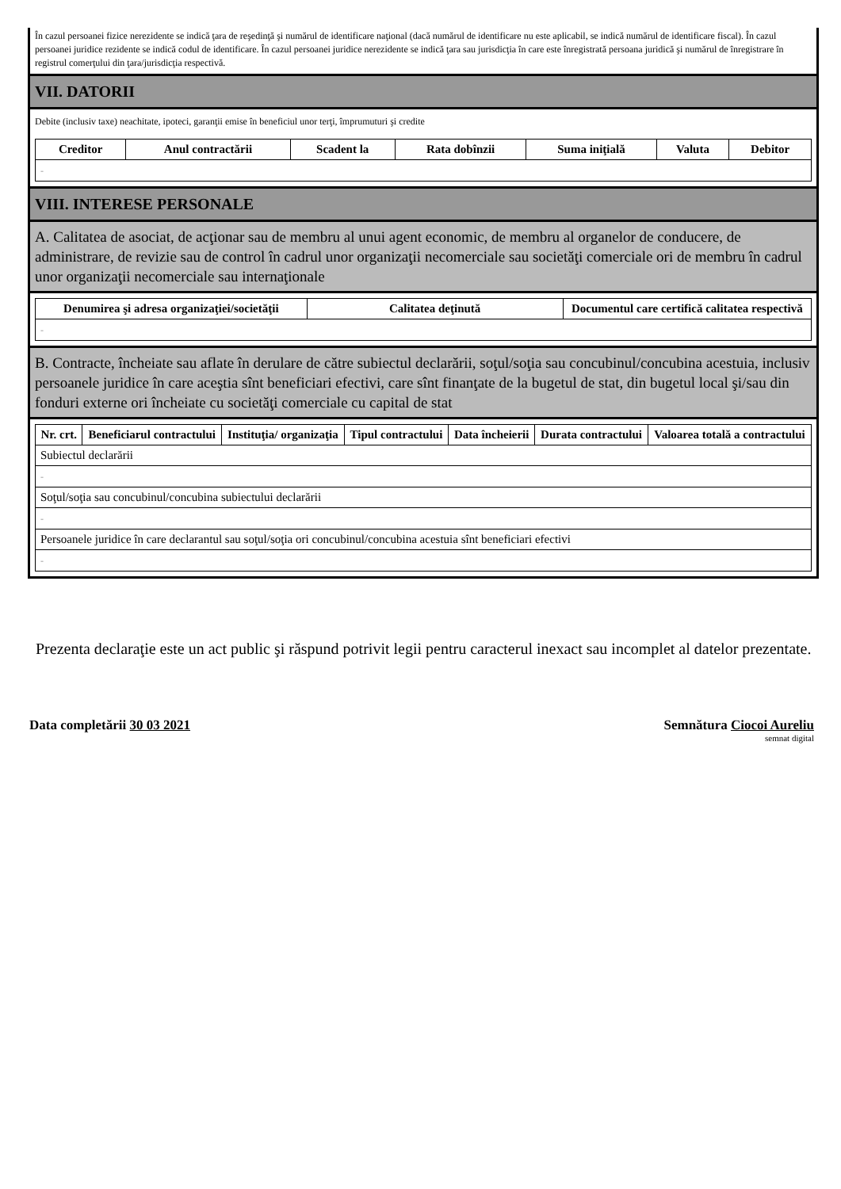În cazul persoanei fizice nerezidente se indică ţara de reşedinţă şi numărul de identificare naţional (dacă numărul de identificare nu este aplicabil, se indică numărul de identificare fiscal). În cazul persoanei juridice rezidente se indică codul de identificare. În cazul persoanei juridice nerezidente se indică ţara sau jurisdicţia în care este înregistrată persoana juridică şi numărul de înregistrare în registrul comerţului din ţara/jurisdicţia respectivă.
VII. DATORII
Debite (inclusiv taxe) neachitate, ipoteci, garanţii emise în beneficiul unor terţi, împrumuturi şi credite
| Creditor | Anul contractării | Scadent la | Rata dobînzii | Suma iniţială | Valuta | Debitor |
| --- | --- | --- | --- | --- | --- | --- |
| - | | | | | | |
VIII. INTERESE PERSONALE
A. Calitatea de asociat, de acţionar sau de membru al unui agent economic, de membru al organelor de conducere, de administrare, de revizie sau de control în cadrul unor organizaţii necomerciale sau societăţi comerciale ori de membru în cadrul unor organizaţii necomerciale sau internaţionale
| Denumirea şi adresa organizaţiei/societăţii | Calitatea deţinută | Documentul care certifică calitatea respectivă |
| --- | --- | --- |
| - | | |
B. Contracte, încheiate sau aflate în derulare de către subiectul declarării, soţul/soţia sau concubinul/concubina acestuia, inclusiv persoanele juridice în care aceştia sînt beneficiari efectivi, care sînt finanţate de la bugetul de stat, din bugetul local şi/sau din fonduri externe ori încheiate cu societăţi comerciale cu capital de stat
| Nr. crt. | Beneficiarul contractului | Instituţia/ organizaţia | Tipul contractului | Data încheierii | Durata contractului | Valoarea totală a contractului |
| --- | --- | --- | --- | --- | --- | --- |
| Subiectul declarării | | | | | | |
| - | | | | | | |
| Soţul/soţia sau concubinul/concubina subiectului declarării | | | | | | |
| - | | | | | | |
| Persoanele juridice în care declarantul sau soţul/soţia ori concubinul/concubina acestuia sînt beneficiari efectivi | | | | | | |
| - | | | | | | |
Prezenta declaraţie este un act public şi răspund potrivit legii pentru caracterul inexact sau incomplet al datelor prezentate.
Data completării 30 03 2021 Semnătura Ciocoi Aureliu
semnat digital